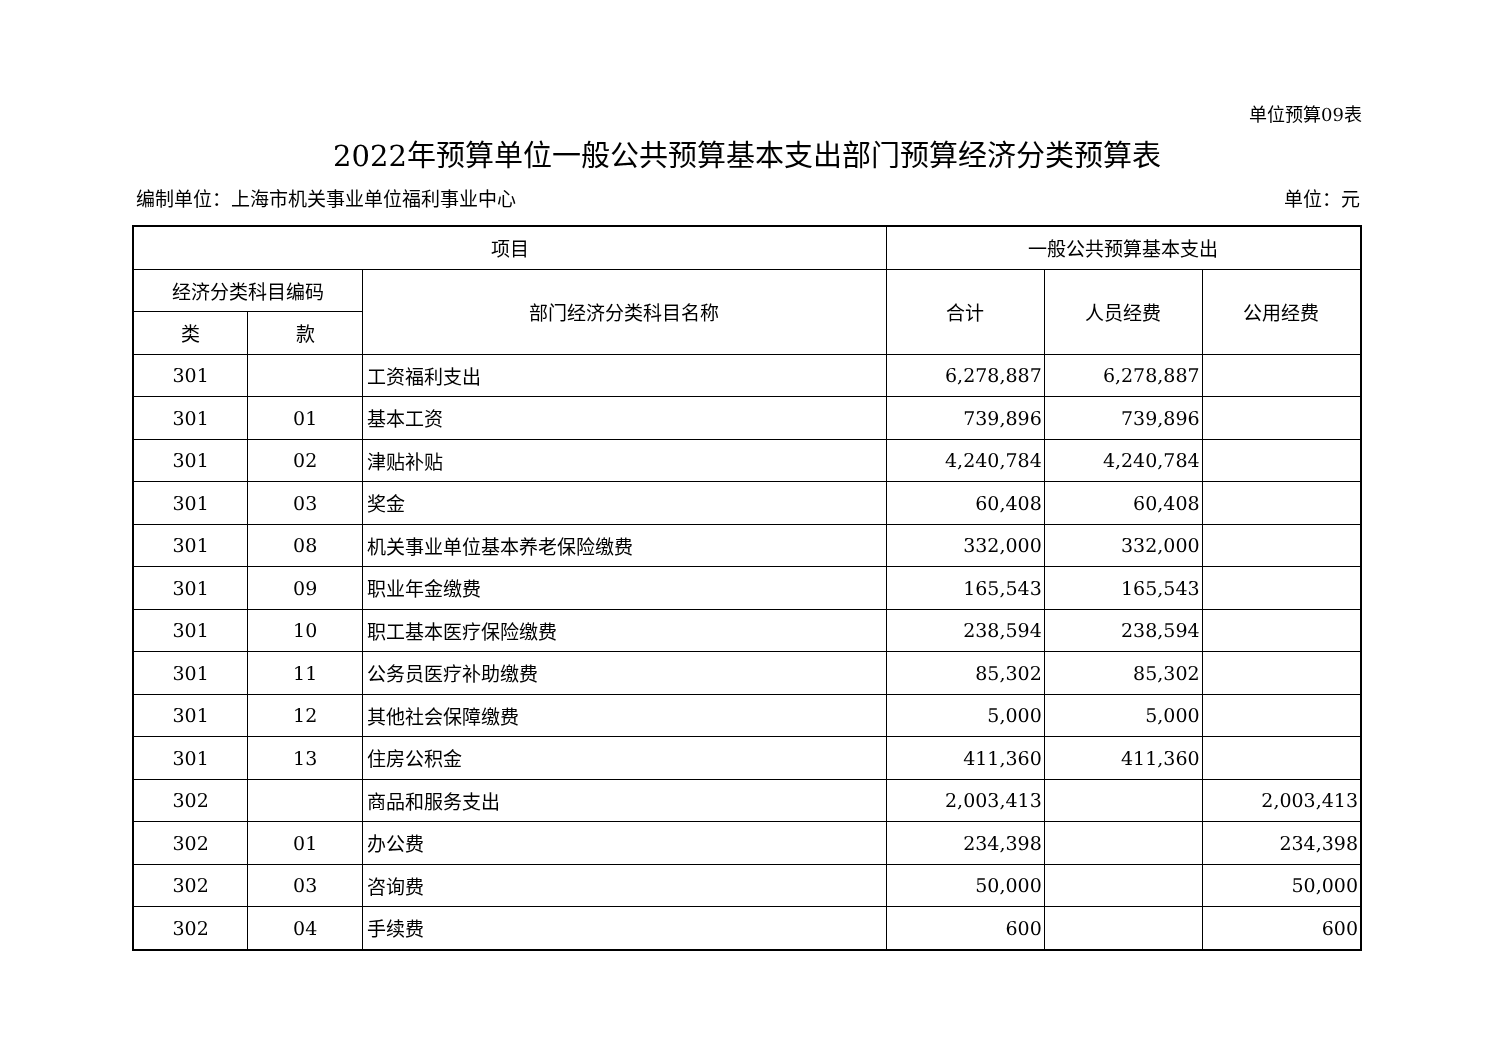单位预算09表
2022年预算单位一般公共预算基本支出部门预算经济分类预算表
编制单位：上海市机关事业单位福利事业中心 单位：元
| 项目 | | | 一般公共预算基本支出 | | |
| --- | --- | --- | --- | --- | --- |
| 经济分类科目编码 | | 部门经济分类科目名称 | 合计 | 人员经费 | 公用经费 |
| 类 | 款 | | | | |
| 301 | | 工资福利支出 | 6,278,887 | 6,278,887 | |
| 301 | 01 | 基本工资 | 739,896 | 739,896 | |
| 301 | 02 | 津贴补贴 | 4,240,784 | 4,240,784 | |
| 301 | 03 | 奖金 | 60,408 | 60,408 | |
| 301 | 08 | 机关事业单位基本养老保险缴费 | 332,000 | 332,000 | |
| 301 | 09 | 职业年金缴费 | 165,543 | 165,543 | |
| 301 | 10 | 职工基本医疗保险缴费 | 238,594 | 238,594 | |
| 301 | 11 | 公务员医疗补助缴费 | 85,302 | 85,302 | |
| 301 | 12 | 其他社会保障缴费 | 5,000 | 5,000 | |
| 301 | 13 | 住房公积金 | 411,360 | 411,360 | |
| 302 | | 商品和服务支出 | 2,003,413 | | 2,003,413 |
| 302 | 01 | 办公费 | 234,398 | | 234,398 |
| 302 | 03 | 咨询费 | 50,000 | | 50,000 |
| 302 | 04 | 手续费 | 600 | | 600 |